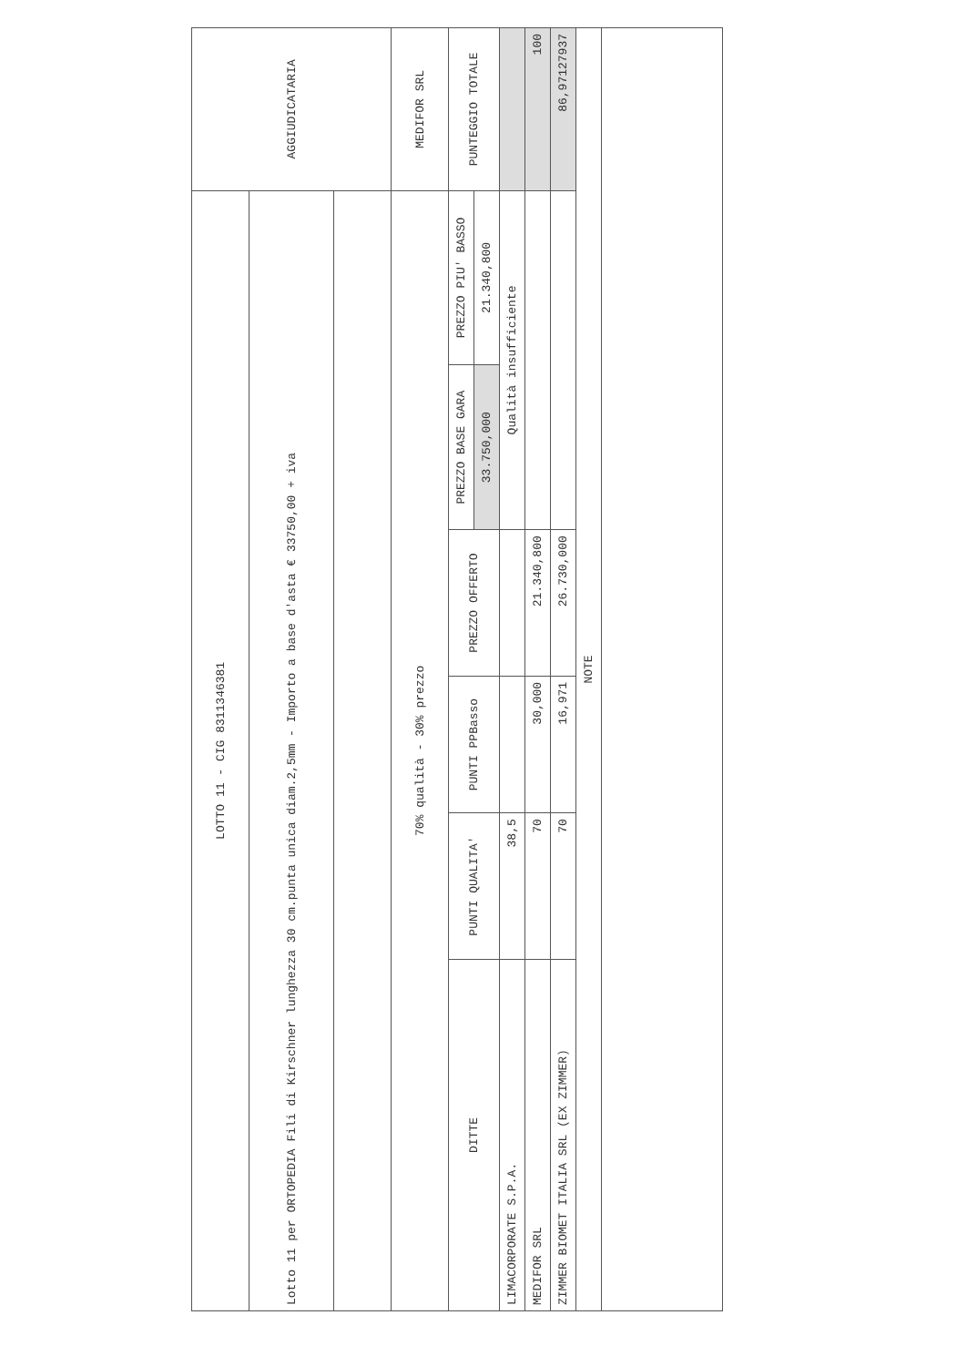| LOTTO 11 - CIG 8311346381 | | | | | | AGGIUDICATARIA |
| Lotto 11 per ORTOPEDIA Fili di Kirschner lunghezza 30 cm.punta unica diam.2,5mm - Importo a base d'asta € 33750,00 + iva | | | | | | |
| 70% qualità - 30% prezzo | | | | | | MEDIFOR SRL |
| DITTE | PUNTI QUALITA' | PUNTI PPBasso | PREZZO OFFERTO | PREZZO BASE GARA | PREZZO PIU' BASSO | PUNTEGGIO TOTALE |
| | | | | 33.750,000 | 21.340,800 | |
| LIMACORPORATE S.P.A. | 38,5 | | | Qualità insufficiente | | |
| MEDIFOR SRL | 70 | 30,000 | 21.340,800 | | | 100 |
| ZIMMER BIOMET ITALIA SRL (EX ZIMMER) | 70 | 16,971 | 26.730,000 | | | 86,97127937 |
| NOTE | | | | | | |